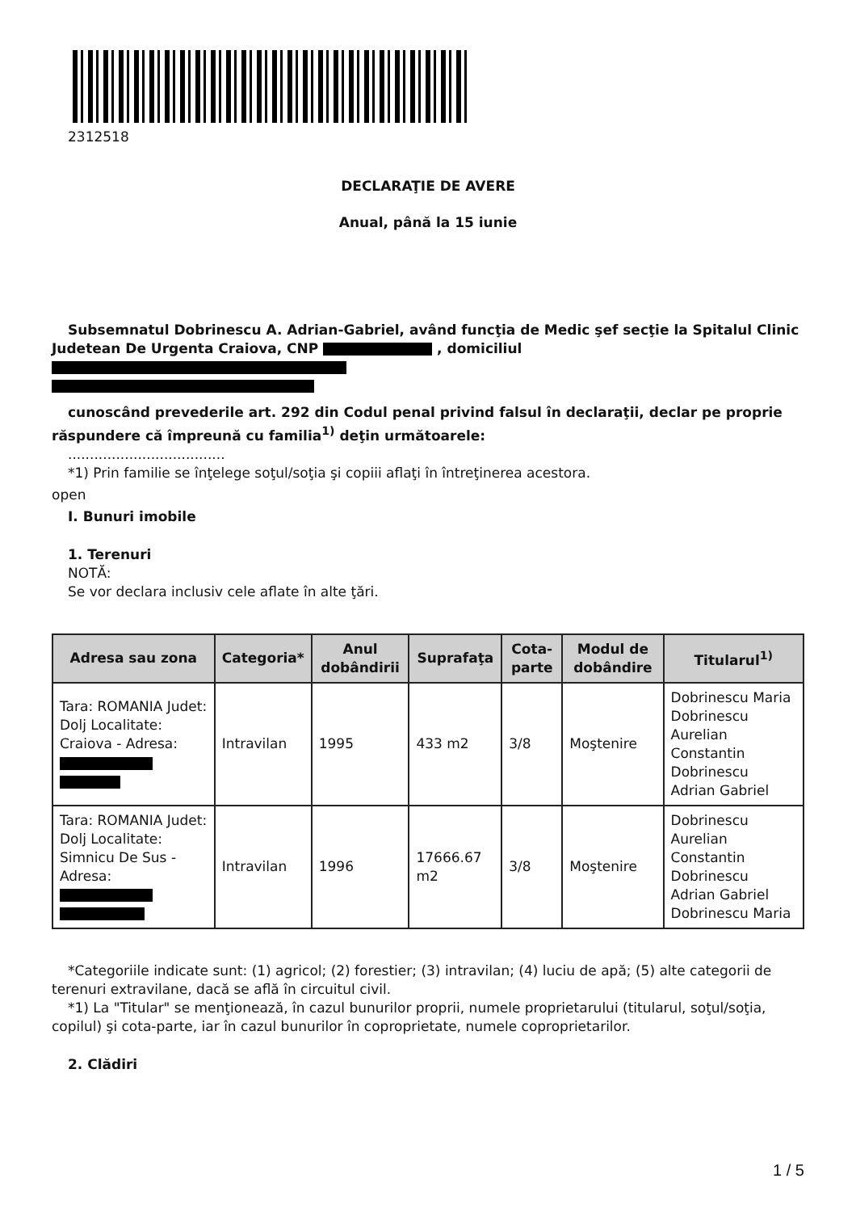2312518
DECLARAŢIE DE AVERE
Anual, până la 15 iunie
Subsemnatul Dobrinescu A. Adrian-Gabriel, având funcţia de Medic şef secţie la Spitalul Clinic Judetean De Urgenta Craiova, CNP , domiciliul
cunoscând prevederile art. 292 din Codul penal privind falsul în declaraţii, declar pe proprie răspundere că împreună cu familia<sup>1)</sup> deţin următoarele:
....................................
*1) Prin familie se înţelege soţul/soţia şi copiii aflaţi în întreţinerea acestora.
open
I. Bunuri imobile
1. Terenuri
NOTĂ:
Se vor declara inclusiv cele aflate în alte ţări.
| Adresa sau zona | Categoria* | Anul dobândirii | Suprafaţa | Cota-parte | Modul de dobândire | Titularul<sup>1)</sup> |
| --- | --- | --- | --- | --- | --- | --- |
| Tara: ROMANIA Judet: Dolj Localitate: Craiova - Adresa: | Intravilan | 1995 | 433 m2 | 3/8 | Moştenire | Dobrinescu Maria Dobrinescu Aurelian Constantin Dobrinescu Adrian Gabriel |
| Tara: ROMANIA Judet: Dolj Localitate: Simnicu De Sus - Adresa: | Intravilan | 1996 | 17666.67 m2 | 3/8 | Moştenire | Dobrinescu Aurelian Constantin Dobrinescu Adrian Gabriel Dobrinescu Maria |
*Categoriile indicate sunt: (1) agricol; (2) forestier; (3) intravilan; (4) luciu de apă; (5) alte categorii de terenuri extravilane, dacă se află în circuitul civil.
*1) La "Titular" se menţionează, în cazul bunurilor proprii, numele proprietarului (titularul, soţul/soţia, copilul) şi cota-parte, iar în cazul bunurilor în coproprietate, numele coproprietarilor.
2. Clădiri
1 / 5